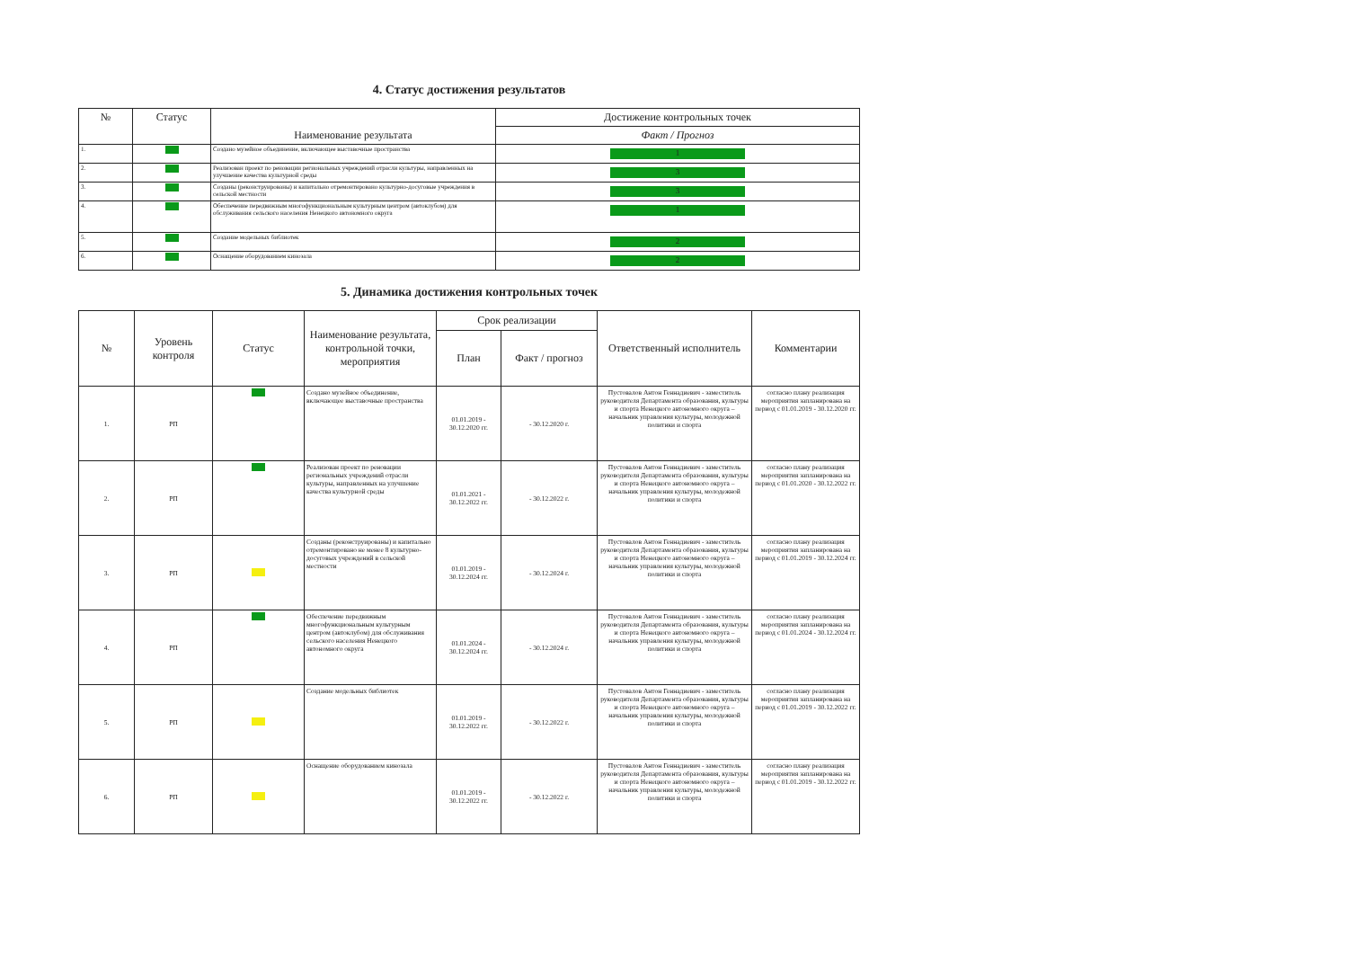4. Статус достижения результатов
| № | Статус | Наименование результата | Достижение контрольных точек |
| --- | --- | --- | --- |
| | | | Факт / Прогноз |
| 1. | | Создано музейное объединение, включающее выставочные пространства | 1 |
| 2. | | Реализован проект по реновации региональных учреждений отрасли культуры, направленных на улучшение качества культурной среды | 3 |
| 3. | | Созданы (реконструированы) и капитально отремонтировано культурно-досуговые учреждения в сельской местности | 3 |
| 4. | | Обеспечение передвижным многофункциональным культурным центром (автоклубом) для обслуживания сельского населения Ненецкого автономного округа | 1 |
| 5. | | Создание модельных библиотек | 2 |
| 6. | | Оснащение оборудованием кинозала | 2 |
5. Динамика достижения контрольных точек
| № | Уровень контроля | Статус | Наименование результата, контрольной точки, мероприятия | Срок реализации | | Ответственный исполнитель | Комментарии |
| --- | --- | --- | --- | --- | --- | --- | --- |
| | | | | План | Факт / прогноз | | |
| 1. | РП | | Создано музейное объединение, включающее выставочные пространства | 01.01.2019 - 30.12.2020 гг. | - 30.12.2020 г. | Пустовалов Антон Геннадиевич - заместитель руководителя Департамента образования, культуры и спорта Ненецкого автономного округа – начальник управления культуры, молодежной политики и спорта | согласно плану реализация мероприятия запланирована на период с 01.01.2019 - 30.12.2020 гг. |
| 2. | РП | | Реализован проект по реновации региональных учреждений отрасли культуры, направленных на улучшение качества культурной среды | 01.01.2021 - 30.12.2022 гг. | - 30.12.2022 г. | Пустовалов Антон Геннадиевич - заместитель руководителя Департамента образования, культуры и спорта Ненецкого автономного округа – начальник управления культуры, молодежной политики и спорта | согласно плану реализация мероприятия запланирована на период с 01.01.2020 - 30.12.2022 гг. |
| 3. | РП | | Созданы (реконструированы) и капитально отремонтировано не менее 8 культурно-досуговых учреждений в сельской местности | 01.01.2019 - 30.12.2024 гг. | - 30.12.2024 г. | Пустовалов Антон Геннадиевич - заместитель руководителя Департамента образования, культуры и спорта Ненецкого автономного округа – начальник управления культуры, молодежной политики и спорта | согласно плану реализация мероприятия запланирована на период с 01.01.2019 - 30.12.2024 гг. |
| 4. | РП | | Обеспечение передвижным многофункциональным культурным центром (автоклубом) для обслуживания сельского населения Ненецкого автономного округа | 01.01.2024 - 30.12.2024 гг. | - 30.12.2024 г. | Пустовалов Антон Геннадиевич - заместитель руководителя Департамента образования, культуры и спорта Ненецкого автономного округа – начальник управления культуры, молодежной политики и спорта | согласно плану реализация мероприятия запланирована на период с 01.01.2024 - 30.12.2024 гг. |
| 5. | РП | | Создание модельных библиотек | 01.01.2019 - 30.12.2022 гг. | - 30.12.2022 г. | Пустовалов Антон Геннадиевич - заместитель руководителя Департамента образования, культуры и спорта Ненецкого автономного округа – начальник управления культуры, молодежной политики и спорта | согласно плану реализация мероприятия запланирована на период с 01.01.2019 - 30.12.2022 гг. |
| 6. | РП | | Оснащение оборудованием кинозала | 01.01.2019 - 30.12.2022 гг. | - 30.12.2022 г. | Пустовалов Антон Геннадиевич - заместитель руководителя Департамента образования, культуры и спорта Ненецкого автономного округа – начальник управления культуры, молодежной политики и спорта | согласно плану реализация мероприятия запланирована на период с 01.01.2019 - 30.12.2022 гг. |